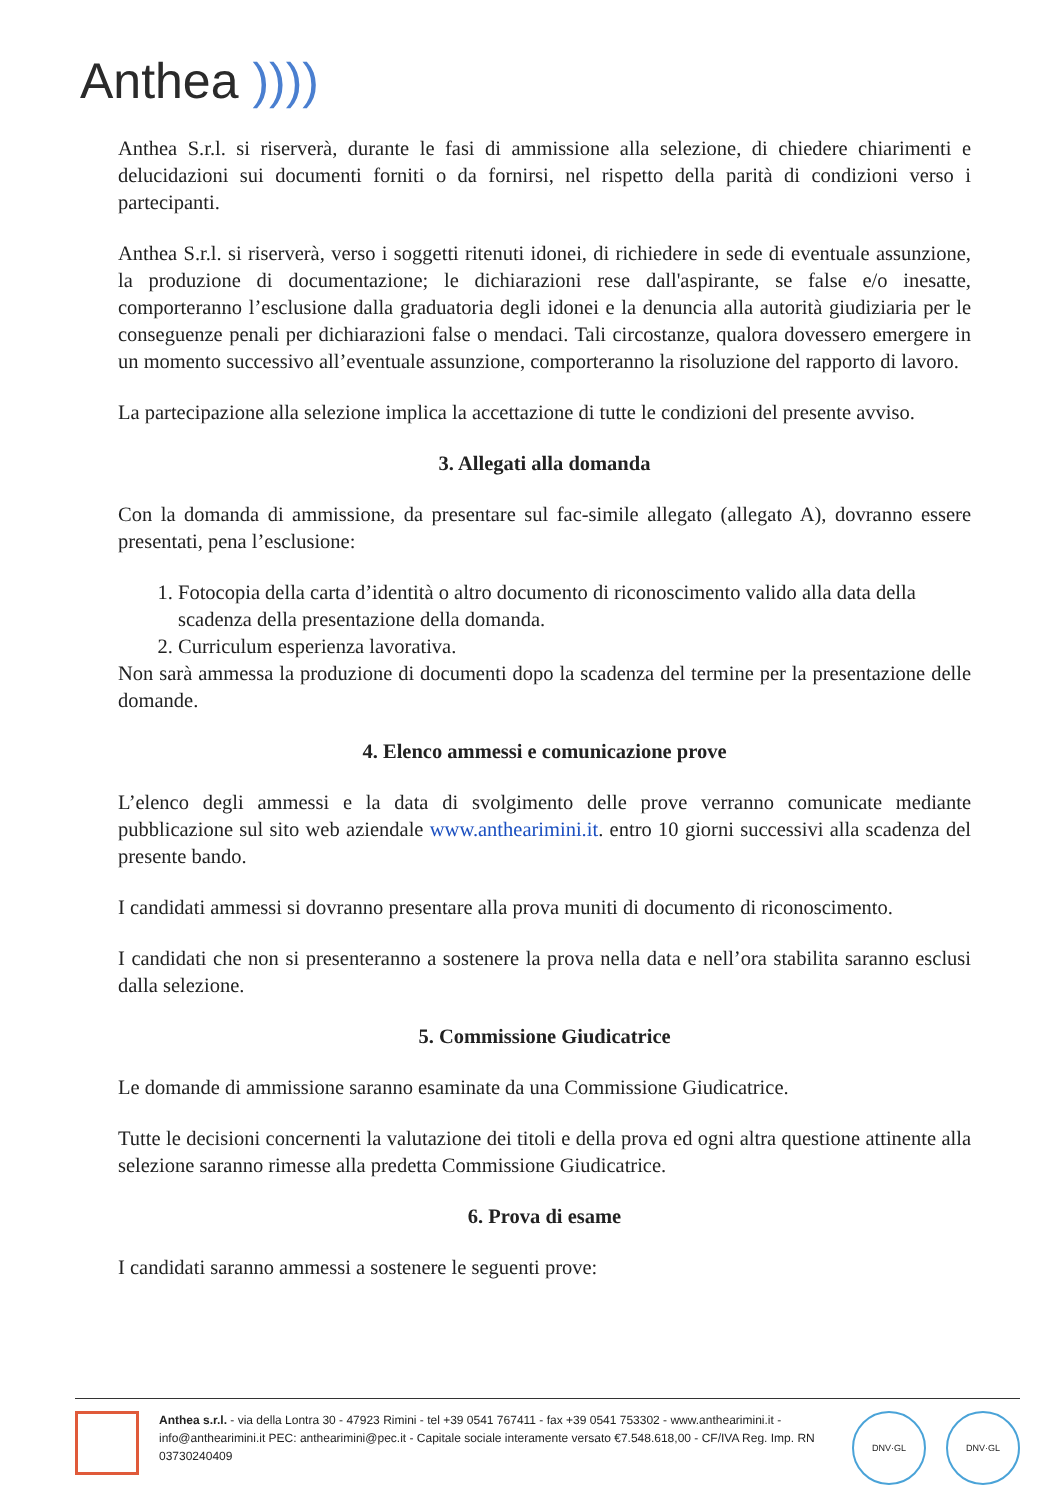Anthea ))))
Anthea S.r.l. si riserverà, durante le fasi di ammissione alla selezione, di chiedere chiarimenti e delucidazioni sui documenti forniti o da fornirsi, nel rispetto della parità di condizioni verso i partecipanti.
Anthea S.r.l. si riserverà, verso i soggetti ritenuti idonei, di richiedere in sede di eventuale assunzione, la produzione di documentazione; le dichiarazioni rese dall'aspirante, se false e/o inesatte, comporteranno l’esclusione dalla graduatoria degli idonei e la denuncia alla autorità giudiziaria per le conseguenze penali per dichiarazioni false o mendaci. Tali circostanze, qualora dovessero emergere in un momento successivo all’eventuale assunzione, comporteranno la risoluzione del rapporto di lavoro.
La partecipazione alla selezione implica la accettazione di tutte le condizioni del presente avviso.
3. Allegati alla domanda
Con la domanda di ammissione, da presentare sul fac-simile allegato (allegato A), dovranno essere presentati, pena l’esclusione:
1. Fotocopia della carta d’identità o altro documento di riconoscimento valido alla data della scadenza della presentazione della domanda.
2. Curriculum esperienza lavorativa.
Non sarà ammessa la produzione di documenti dopo la scadenza del termine per la presentazione delle domande.
4. Elenco ammessi e comunicazione prove
L’elenco degli ammessi e la data di svolgimento delle prove verranno comunicate mediante pubblicazione sul sito web aziendale www.anthearimini.it. entro 10 giorni successivi alla scadenza del presente bando.
I candidati ammessi si dovranno presentare alla prova muniti di documento di riconoscimento.
I candidati che non si presenteranno a sostenere la prova nella data e nell’ora stabilita saranno esclusi dalla selezione.
5. Commissione Giudicatrice
Le domande di ammissione saranno esaminate da una Commissione Giudicatrice.
Tutte le decisioni concernenti la valutazione dei titoli e della prova ed ogni altra questione attinente alla selezione saranno rimesse alla predetta Commissione Giudicatrice.
6. Prova di esame
I candidati saranno ammessi a sostenere le seguenti prove:
Anthea s.r.l. - via della Lontra 30 - 47923 Rimini - tel +39 0541 767411 - fax +39 0541 753302 - www.anthearimini.it - info@anthearimini.it PEC: anthearimini@pec.it - Capitale sociale interamente versato €7.548.618,00 - CF/IVA Reg. Imp. RN 03730240409
DNV·GL DNV·GL